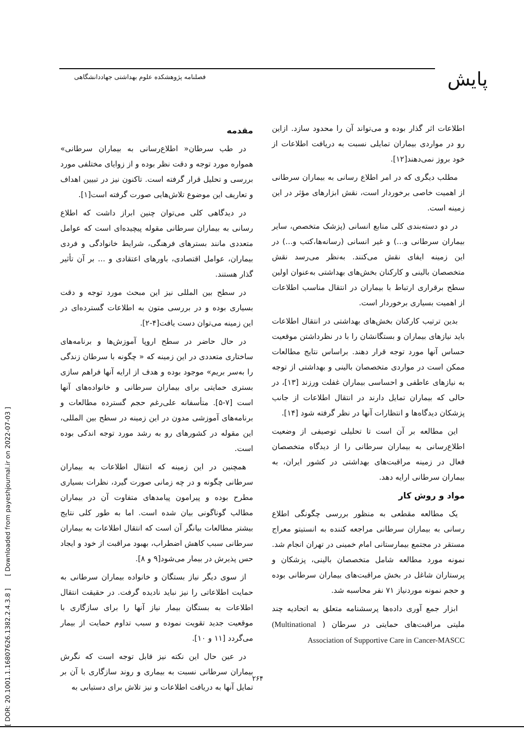پایش
فصلنامه پژوهشکده علوم بهداشتی جهاددانشگاهی
[ DOR: 20.1001.1.16807626.1382.2.4.3.8 ] [ Downloaded from payeshjournal.ir on 2022-07-03 ]
مقدمه
در طب سرطان« اطلاع‌رسانی به بیماران سرطانی» همواره مورد توجه و دقت نظر بوده و از زوایای مختلفی مورد بررسی و تحلیل قرار گرفته است. تاکنون نیز در تبیین اهداف و تعاریف این موضوع تلاش‌هایی صورت گرفته است[۱].
در دیدگاهی کلی می‌توان چنین ابراز داشت که اطلاع رسانی به بیماران سرطانی مقوله پیچیده‌ای است که عوامل متعددی مانند بسترهای فرهنگی، شرایط خانوادگی و فردی بیماران، عوامل اقتصادی، باورهای اعتقادی و ... بر آن تأثیر گذار هستند.
در سطح بین المللی نیز این مبحث مورد توجه و دقت بسیاری بوده و در بررسی متون به اطلاعات گسترده‌ای در این زمینه می‌توان دست یافت[۴-۲].
در حال حاضر در سطح اروپا آموزش‌ها و برنامه‌های ساختاری متعددی در این زمینه که « چگونه با سرطان زندگی را به‌سر بریم» موجود بوده و هدف از ارایه آنها فراهم سازی بستری حمایتی برای بیماران سرطانی و خانواده‌های آنها است [۷-۵]. متأسفانه علی‌رغم حجم گسترده مطالعات و برنامه‌های آموزشی مدون در این زمینه در سطح بین المللی، این مقوله در کشورهای رو به رشد مورد توجه اندکی بوده است.
همچنین در این زمینه که انتقال اطلاعات به بیماران سرطانی چگونه و در چه زمانی صورت گیرد، نظرات بسیاری مطرح بوده و پیرامون پیامدهای متفاوت آن در بیماران مطالب گوناگونی بیان شده است. اما به طور کلی نتایج بیشتر مطالعات بیانگر آن است که انتقال اطلاعات به بیماران سرطانی سبب کاهش اضطراب، بهبود مراقبت از خود و ایجاد حس پذیرش در بیمار می‌شود[۹ و ۸].
از سوی دیگر نیاز بستگان و خانواده بیماران سرطانی به حمایت اطلاعاتی را نیز نباید نادیده گرفت. در حقیقت انتقال اطلاعات به بستگان بیمار نیاز آنها را برای سازگاری با موقعیت جدید تقویت نموده و سبب تداوم حمایت از بیمار می‌گردد [۱۱ و ۱۰].
در عین حال این نکته نیز قابل توجه است که نگرش بیماران سرطانی نسبت به بیماری و روند سازگاری با آن بر تمایل آنها به دریافت اطلاعات و نیز تلاش برای دستیابی به
اطلاعات اثر گذار بوده و می‌تواند آن را محدود سازد. ازاین رو در مواردی بیماران تمایلی نسبت به دریافت اطلاعات از خود بروز نمی‌دهند[۱۲].
مطلب دیگری که در امر اطلاع رسانی به بیماران سرطانی از اهمیت خاصی برخوردار است، نقش ابزارهای مؤثر در این زمینه است.
در دو دسته‌بندی کلی منابع انسانی (پزشک متخصص، سایر بیماران سرطانی و...) و غیر انسانی (رسانه‌ها،کتب و...) در این زمینه ایفای نقش می‌کنند. به‌نظر می‌رسد نقش متخصصان بالینی و کارکنان بخش‌های بهداشتی به‌عنوان اولین سطح برقراری ارتباط با بیماران در انتقال مناسب اطلاعات از اهمیت بسیاری برخوردار است.
بدین ترتیب کارکنان بخش‌های بهداشتی در انتقال اطلاعات باید نیازهای بیماران و بستگانشان را با در نظرداشتن موقعیت حساس آنها مورد توجه قرار دهند. براساس نتایج مطالعات ممکن است در مواردی متخصصان بالینی و بهداشتی از توجه به نیازهای عاطفی و احساسی بیماران غفلت ورزند [۱۳]، در حالی که بیماران تمایل دارند در انتقال اطلاعات از جانب پزشکان دیدگاه‌ها و انتظارات آنها در نظر گرفته شود [۱۴].
این مطالعه بر آن است تا تحلیلی توصیفی از وضعیت اطلاع‌رسانی به بیماران سرطانی را از دیدگاه متخصصان فعال در زمینه مراقبت‌های بهداشتی در کشور ایران، به بیماران سرطانی ارایه دهد.
مواد و روش کار
یک مطالعه مقطعی به منظور بررسی چگونگی اطلاع رسانی به بیماران سرطانی مراجعه کننده به انستیتو معراج مستقر در مجتمع بیمارستانی امام خمینی در تهران انجام شد. نمونه مورد مطالعه شامل متخصصان بالینی، پزشکان و پرستاران شاغل در بخش مراقبت‌های بیماران سرطانی بوده و حجم نمونه موردنیاز ۷۱ نفر محاسبه شد.
ابزار جمع آوری داده‌ها پرسشنامه متعلق به اتحادیه چند ملیتی مراقبت‌های حمایتی در سرطان ( (Multinational Association of Supportive Care in Cancer-MASCC
۲۶۴